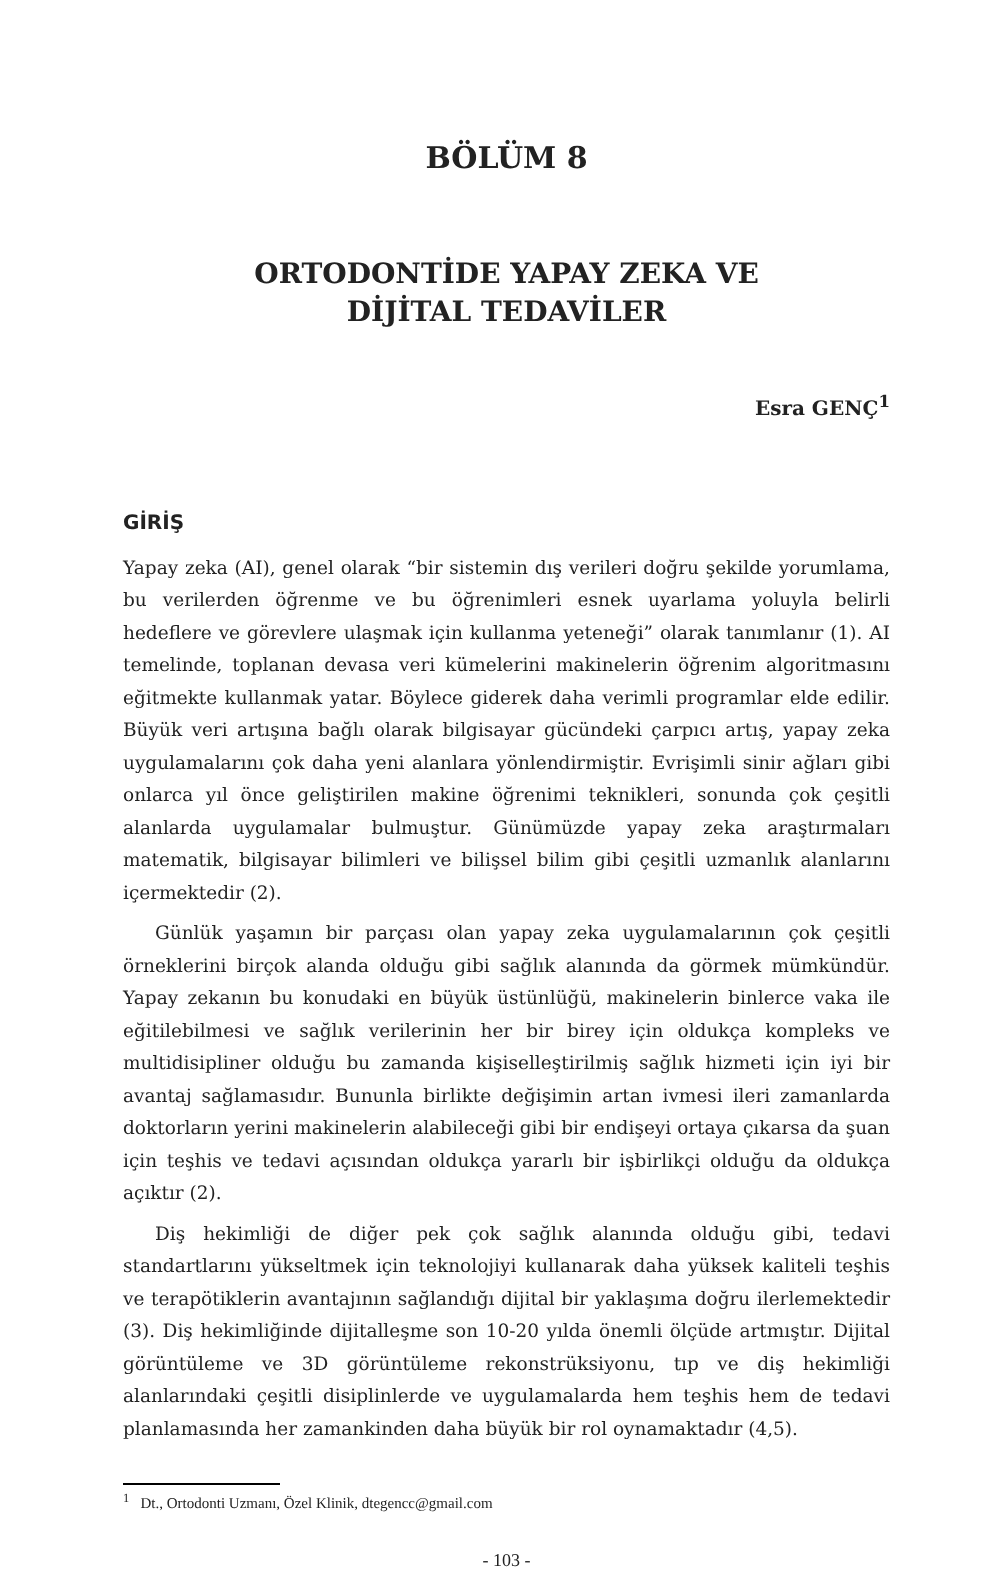BÖLÜM 8
ORTODONTİDE YAPAY ZEKA VE
DİJİTAL TEDAVİLER
Esra GENÇ<sup>1</sup>
GİRİŞ
Yapay zeka (AI), genel olarak “bir sistemin dış verileri doğru şekilde yorumlama, bu verilerden öğrenme ve bu öğrenimleri esnek uyarlama yoluyla belirli hedeflere ve görevlere ulaşmak için kullanma yeteneği” olarak tanımlanır (1). AI temelinde, toplanan devasa veri kümelerini makinelerin öğrenim algoritmasını eğitmekte kullanmak yatar. Böylece giderek daha verimli programlar elde edilir. Büyük veri artışına bağlı olarak bilgisayar gücündeki çarpıcı artış, yapay zeka uygulamalarını çok daha yeni alanlara yönlendirmiştir. Evrişimli sinir ağları gibi onlarca yıl önce geliştirilen makine öğrenimi teknikleri, sonunda çok çeşitli alanlarda uygulamalar bulmuştur. Günümüzde yapay zeka araştırmaları matematik, bilgisayar bilimleri ve bilişsel bilim gibi çeşitli uzmanlık alanlarını içermektedir (2).
Günlük yaşamın bir parçası olan yapay zeka uygulamalarının çok çeşitli örneklerini birçok alanda olduğu gibi sağlık alanında da görmek mümkündür. Yapay zekanın bu konudaki en büyük üstünlüğü, makinelerin binlerce vaka ile eğitilebilmesi ve sağlık verilerinin her bir birey için oldukça kompleks ve multidisipliner olduğu bu zamanda kişiselleştirilmiş sağlık hizmeti için iyi bir avantaj sağlamasıdır. Bununla birlikte değişimin artan ivmesi ileri zamanlarda doktorların yerini makinelerin alabileceği gibi bir endişeyi ortaya çıkarsa da şuan için teşhis ve tedavi açısından oldukça yararlı bir işbirlikçi olduğu da oldukça açıktır (2).
Diş hekimliği de diğer pek çok sağlık alanında olduğu gibi, tedavi standartlarını yükseltmek için teknolojiyi kullanarak daha yüksek kaliteli teşhis ve terapötiklerin avantajının sağlandığı dijital bir yaklaşıma doğru ilerlemektedir (3). Diş hekimliğinde dijitalleşme son 10-20 yılda önemli ölçüde artmıştır. Dijital görüntüleme ve 3D görüntüleme rekonstrüksiyonu, tıp ve diş hekimliği alanlarındaki çeşitli disiplinlerde ve uygulamalarda hem teşhis hem de tedavi planlamasında her zamankinden daha büyük bir rol oynamaktadır (4,5).
<sup>1</sup> Dt., Ortodonti Uzmanı, Özel Klinik, dtegencc@gmail.com
- 103 -